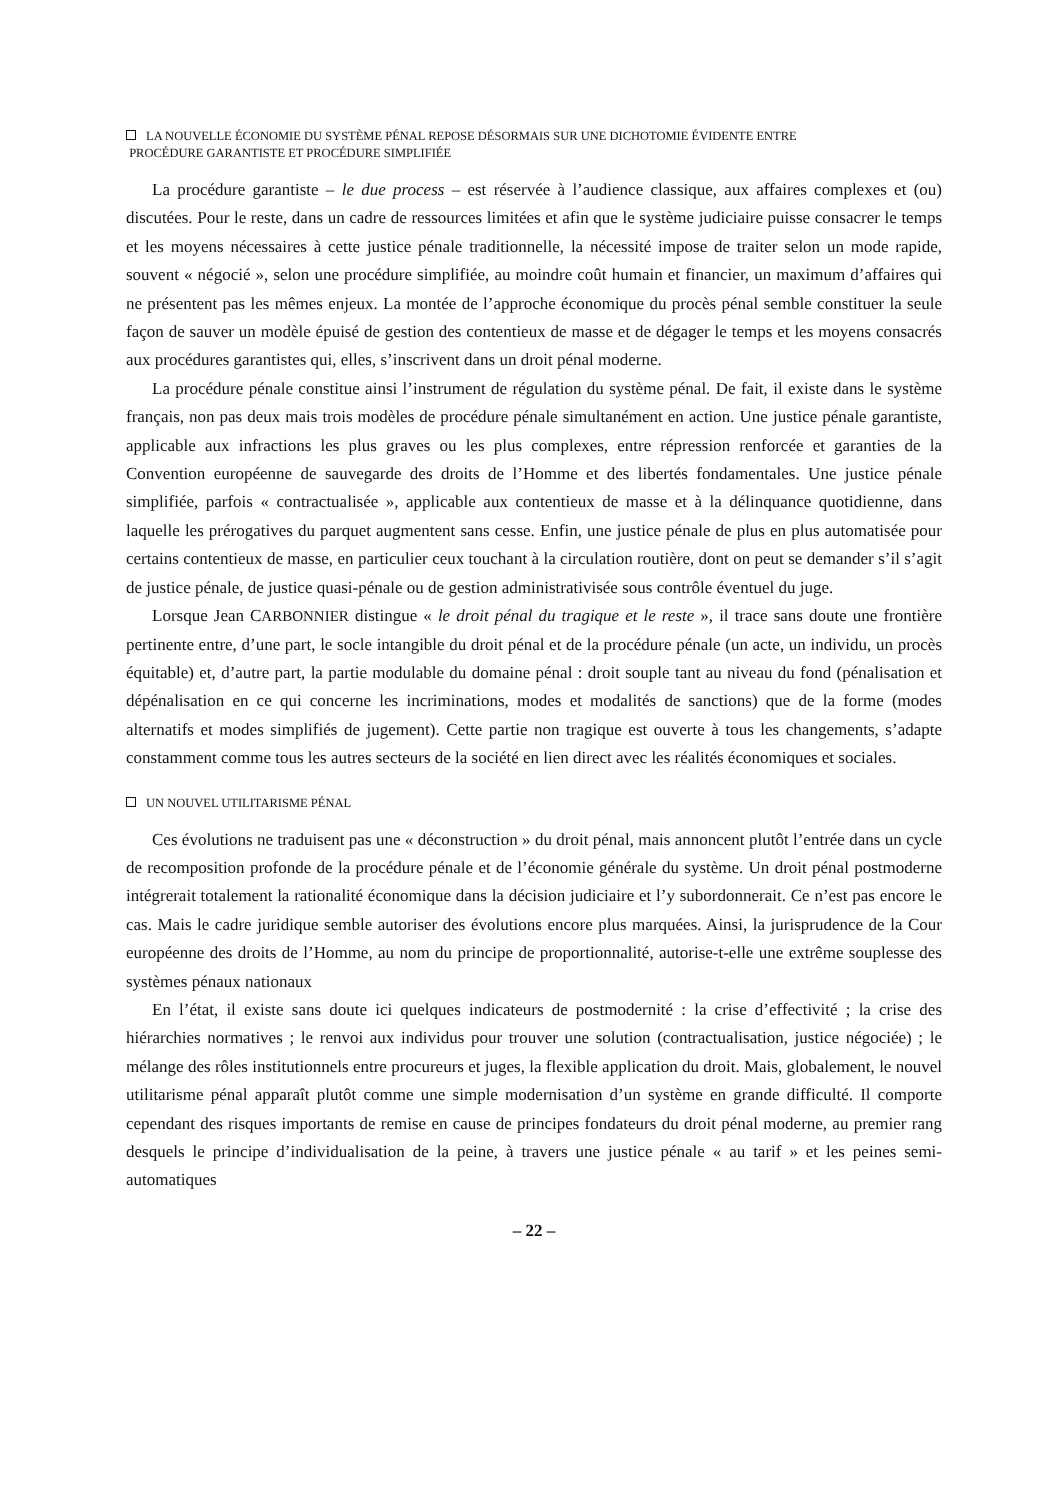LA NOUVELLE ÉCONOMIE DU SYSTÈME PÉNAL REPOSE DÉSORMAIS SUR UNE DICHOTOMIE ÉVIDENTE ENTRE
PROCÉDURE GARANTISTE ET PROCÉDURE SIMPLIFIÉE
La procédure garantiste – le due process – est réservée à l’audience classique, aux affaires complexes et (ou) discutées. Pour le reste, dans un cadre de ressources limitées et afin que le système judiciaire puisse consacrer le temps et les moyens nécessaires à cette justice pénale traditionnelle, la nécessité impose de traiter selon un mode rapide, souvent « négocié », selon une procédure simplifiée, au moindre coût humain et financier, un maximum d’affaires qui ne présentent pas les mêmes enjeux. La montée de l’approche économique du procès pénal semble constituer la seule façon de sauver un modèle épuisé de gestion des contentieux de masse et de dégager le temps et les moyens consacrés aux procédures garantistes qui, elles, s’inscrivent dans un droit pénal moderne.
La procédure pénale constitue ainsi l’instrument de régulation du système pénal. De fait, il existe dans le système français, non pas deux mais trois modèles de procédure pénale simultanément en action. Une justice pénale garantiste, applicable aux infractions les plus graves ou les plus complexes, entre répression renforcée et garanties de la Convention européenne de sauvegarde des droits de l’Homme et des libertés fondamentales. Une justice pénale simplifiée, parfois « contractualisée », applicable aux contentieux de masse et à la délinquance quotidienne, dans laquelle les prérogatives du parquet augmentent sans cesse. Enfin, une justice pénale de plus en plus automatisée pour certains contentieux de masse, en particulier ceux touchant à la circulation routière, dont on peut se demander s’il s’agit de justice pénale, de justice quasi-pénale ou de gestion administrativisée sous contrôle éventuel du juge.
Lorsque Jean CARBONNIER distingue « le droit pénal du tragique et le reste », il trace sans doute une frontière pertinente entre, d’une part, le socle intangible du droit pénal et de la procédure pénale (un acte, un individu, un procès équitable) et, d’autre part, la partie modulable du domaine pénal : droit souple tant au niveau du fond (pénalisation et dépénalisation en ce qui concerne les incriminations, modes et modalités de sanctions) que de la forme (modes alternatifs et modes simplifiés de jugement). Cette partie non tragique est ouverte à tous les changements, s’adapte constamment comme tous les autres secteurs de la société en lien direct avec les réalités économiques et sociales.
UN NOUVEL UTILITARISME PÉNAL
Ces évolutions ne traduisent pas une « déconstruction » du droit pénal, mais annoncent plutôt l’entrée dans un cycle de recomposition profonde de la procédure pénale et de l’économie générale du système. Un droit pénal postmoderne intégrerait totalement la rationalité économique dans la décision judiciaire et l’y subordonnerait. Ce n’est pas encore le cas. Mais le cadre juridique semble autoriser des évolutions encore plus marquées. Ainsi, la jurisprudence de la Cour européenne des droits de l’Homme, au nom du principe de proportionnalité, autorise-t-elle une extrême souplesse des systèmes pénaux nationaux
En l’état, il existe sans doute ici quelques indicateurs de postmodernité : la crise d’effectivité ; la crise des hiérarchies normatives ; le renvoi aux individus pour trouver une solution (contractualisation, justice négociée) ; le mélange des rôles institutionnels entre procureurs et juges, la flexible application du droit. Mais, globalement, le nouvel utilitarisme pénal apparaît plutôt comme une simple modernisation d’un système en grande difficulté. Il comporte cependant des risques importants de remise en cause de principes fondateurs du droit pénal moderne, au premier rang desquels le principe d’individualisation de la peine, à travers une justice pénale « au tarif » et les peines semi-automatiques
– 22 –